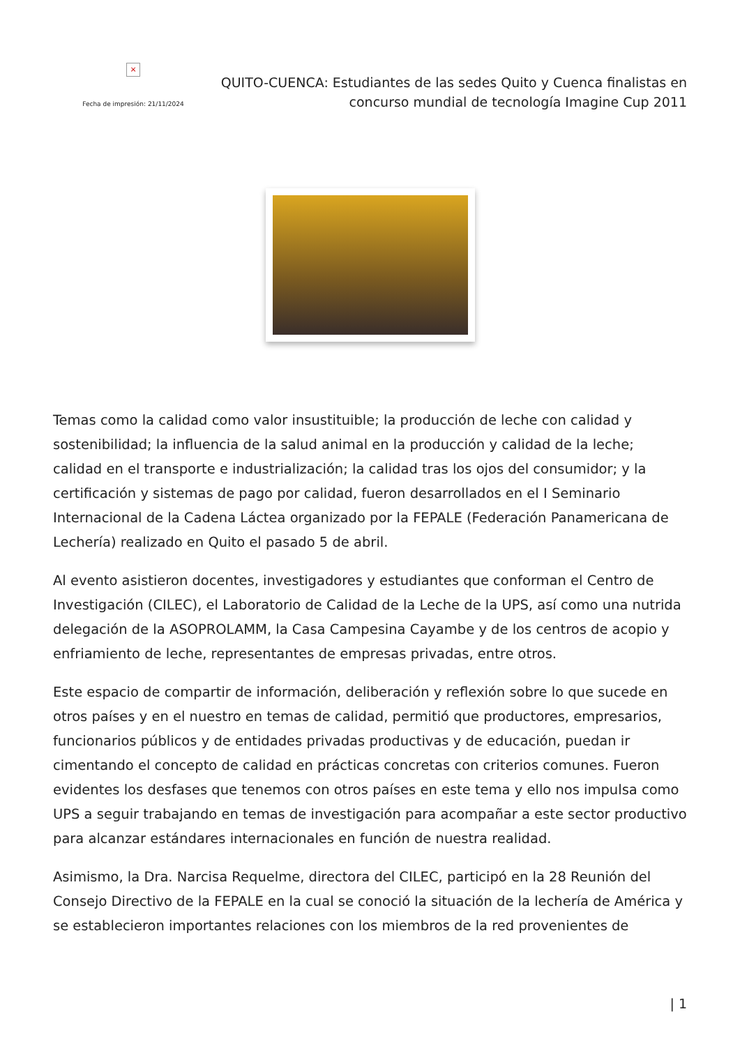×
Fecha de impresión: 21/11/2024
QUITO-CUENCA: Estudiantes de las sedes Quito y Cuenca finalistas en concurso mundial de tecnología Imagine Cup 2011
Temas como la calidad como valor insustituible; la producción de leche con calidad y sostenibilidad; la influencia de la salud animal en la producción y calidad de la leche; calidad en el transporte e industrialización; la calidad tras los ojos del consumidor; y la certificación y sistemas de pago por calidad, fueron desarrollados en el I Seminario Internacional de la Cadena Láctea organizado por la FEPALE (Federación Panamericana de Lechería) realizado en Quito el pasado 5 de abril.
Al evento asistieron docentes, investigadores y estudiantes que conforman el Centro de Investigación (CILEC), el Laboratorio de Calidad de la Leche de la UPS, así como una nutrida delegación de la ASOPROLAMM, la Casa Campesina Cayambe y de los centros de acopio y enfriamiento de leche, representantes de empresas privadas, entre otros.
Este espacio de compartir de información, deliberación y reflexión sobre lo que sucede en otros países y en el nuestro en temas de calidad, permitió que productores, empresarios, funcionarios públicos y de entidades privadas productivas y de educación, puedan ir cimentando el concepto de calidad en prácticas concretas con criterios comunes. Fueron evidentes los desfases que tenemos con otros países en este tema y ello nos impulsa como UPS a seguir trabajando en temas de investigación para acompañar a este sector productivo para alcanzar estándares internacionales en función de nuestra realidad.
Asimismo, la Dra. Narcisa Requelme, directora del CILEC, participó en la 28 Reunión del Consejo Directivo de la FEPALE en la cual se conoció la situación de la lechería de América y se establecieron importantes relaciones con los miembros de la red provenientes de
| 1